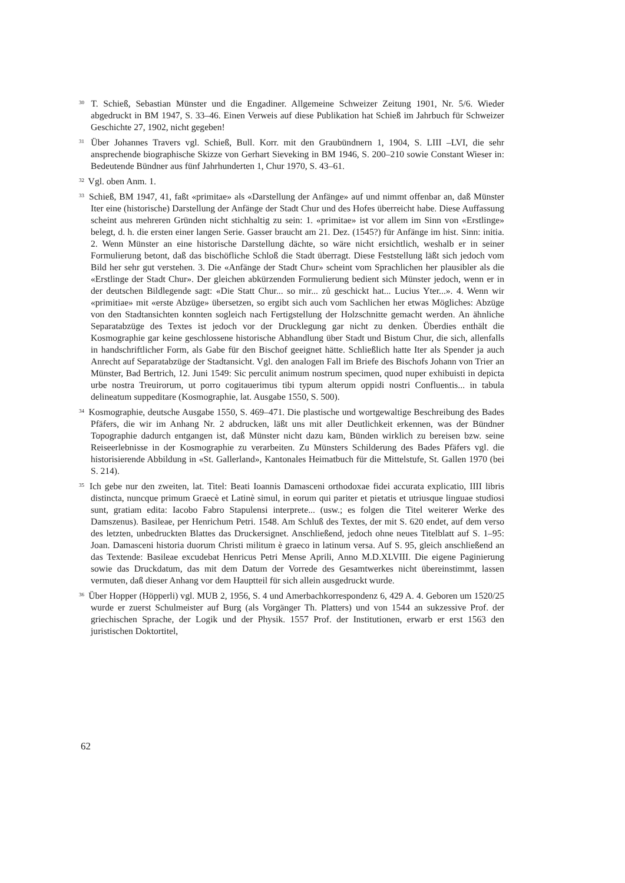<sup>30</sup> T. Schieß, Sebastian Münster und die Engadiner. Allgemeine Schweizer Zeitung 1901, Nr. 5/6. Wieder abgedruckt in BM 1947, S. 33–46. Einen Verweis auf diese Publikation hat Schieß im Jahrbuch für Schweizer Geschichte 27, 1902, nicht gegeben!
<sup>31</sup> Über Johannes Travers vgl. Schieß, Bull. Korr. mit den Graubündnern 1, 1904, S. LIII –LVI, die sehr ansprechende biographische Skizze von Gerhart Sieveking in BM 1946, S. 200–210 sowie Constant Wieser in: Bedeutende Bündner aus fünf Jahrhunderten 1, Chur 1970, S. 43–61.
<sup>32</sup> Vgl. oben Anm. 1.
<sup>33</sup> Schieß, BM 1947, 41, faßt «primitae» als «Darstellung der Anfänge» auf und nimmt offenbar an, daß Münster Iter eine (historische) Darstellung der Anfänge der Stadt Chur und des Hofes überreicht habe. Diese Auffassung scheint aus mehreren Gründen nicht stichhaltig zu sein: 1. «primitae» ist vor allem im Sinn von «Erstlinge» belegt, d. h. die ersten einer langen Serie. Gasser braucht am 21. Dez. (1545?) für Anfänge im hist. Sinn: initia. 2. Wenn Münster an eine historische Darstellung dächte, so wäre nicht ersichtlich, weshalb er in seiner Formulierung betont, daß das bischöfliche Schloß die Stadt überragt. Diese Feststellung läßt sich jedoch vom Bild her sehr gut verstehen. 3. Die «Anfänge der Stadt Chur» scheint vom Sprachlichen her plausibler als die «Erstlinge der Stadt Chur». Der gleichen abkürzenden Formulierung bedient sich Münster jedoch, wenn er in der deutschen Bildlegende sagt: «Die Statt Chur... so mir... zů geschickt hat... Lucius Yter...». 4. Wenn wir «primitiae» mit «erste Abzüge» übersetzen, so ergibt sich auch vom Sachlichen her etwas Mögliches: Abzüge von den Stadtansichten konnten sogleich nach Fertigstellung der Holzschnitte gemacht werden. An ähnliche Separatabzüge des Textes ist jedoch vor der Drucklegung gar nicht zu denken. Überdies enthält die Kosmographie gar keine geschlossene historische Abhandlung über Stadt und Bistum Chur, die sich, allenfalls in handschriftlicher Form, als Gabe für den Bischof geeignet hätte. Schließlich hatte Iter als Spender ja auch Anrecht auf Separatabzüge der Stadtansicht. Vgl. den analogen Fall im Briefe des Bischofs Johann von Trier an Münster, Bad Bertrich, 12. Juni 1549: Sic perculit animum nostrum specimen, quod nuper exhibuisti in depicta urbe nostra Treuirorum, ut porro cogitauerimus tibi typum alterum oppidi nostri Confluentis... in tabula delineatum suppeditare (Kosmographie, lat. Ausgabe 1550, S. 500).
<sup>34</sup> Kosmographie, deutsche Ausgabe 1550, S. 469–471. Die plastische und wortgewaltige Beschreibung des Bades Pfäfers, die wir im Anhang Nr. 2 abdrucken, läßt uns mit aller Deutlichkeit erkennen, was der Bündner Topographie dadurch entgangen ist, daß Münster nicht dazu kam, Bünden wirklich zu bereisen bzw. seine Reiseerlebnisse in der Kosmographie zu verarbeiten. Zu Münsters Schilderung des Bades Pfäfers vgl. die historisierende Abbildung in «St. Gallerland», Kantonales Heimatbuch für die Mittelstufe, St. Gallen 1970 (bei S. 214).
<sup>35</sup> Ich gebe nur den zweiten, lat. Titel: Beati Ioannis Damasceni orthodoxae fidei accurata explicatio, IIII libris distincta, nuncque primum Graecè et Latinè simul, in eorum qui pariter et pietatis et utriusque linguae studiosi sunt, gratiam edita: Iacobo Fabro Stapulensi interprete... (usw.; es folgen die Titel weiterer Werke des Damszenus). Basileae, per Henrichum Petri. 1548. Am Schluß des Textes, der mit S. 620 endet, auf dem verso des letzten, unbedruckten Blattes das Druckersignet. Anschließend, jedoch ohne neues Titelblatt auf S. 1–95: Joan. Damasceni historia duorum Christi militum è graeco in latinum versa. Auf S. 95, gleich anschließend an das Textende: Basileae excudebat Henricus Petri Mense Aprili, Anno M.D.XLVIII. Die eigene Paginierung sowie das Druckdatum, das mit dem Datum der Vorrede des Gesamtwerkes nicht übereinstimmt, lassen vermuten, daß dieser Anhang vor dem Hauptteil für sich allein ausgedruckt wurde.
<sup>36</sup> Über Hopper (Höpperli) vgl. MUB 2, 1956, S. 4 und Amerbachkorrespondenz 6, 429 A. 4. Geboren um 1520/25 wurde er zuerst Schulmeister auf Burg (als Vorgänger Th. Platters) und von 1544 an sukzessive Prof. der griechischen Sprache, der Logik und der Physik. 1557 Prof. der Institutionen, erwarb er erst 1563 den juristischen Doktortitel,
62